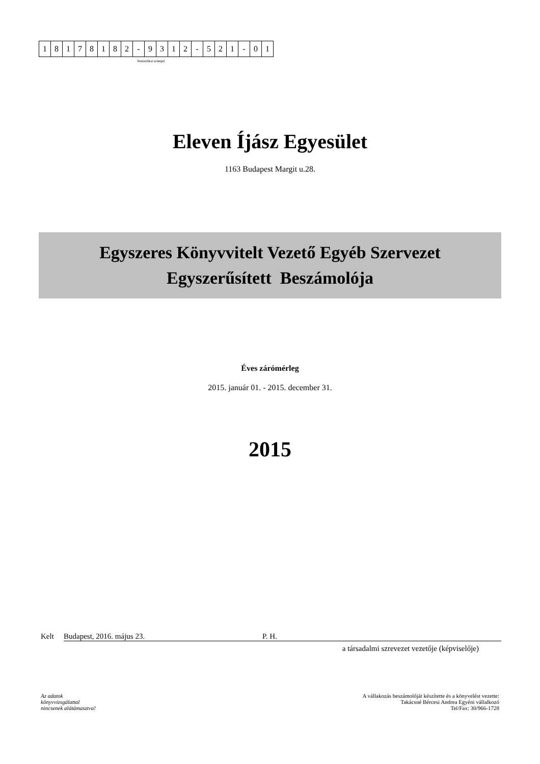| 1 | 8 | 1 | 7 | 8 | 1 | 8 | 2 | - | 9 | 3 | 1 | 2 | - | 5 | 2 | 1 | - | 0 | 1 |
Statisztikai számjel
Eleven Íjász Egyesület
1163 Budapest Margit u.28.
Egyszeres Könyvvitelt Vezető Egyéb Szervezet
Egyszerűsített Beszámolója
Éves zárómérleg
2015. január 01. - 2015. december 31.
2015
Kelt Budapest, 2016. május 23. P. H.
a társadalmi szrevezet vezetője (képviselője)
Az adatok
könyvvizsgálattal
nincsenek alátámasztva!
A vállakozás beszámolóját készítette és a könyvelést vezette:
Takácsné Bércesi Andrea Egyéni vállalkozó
Tel/Fax: 30/966-1728